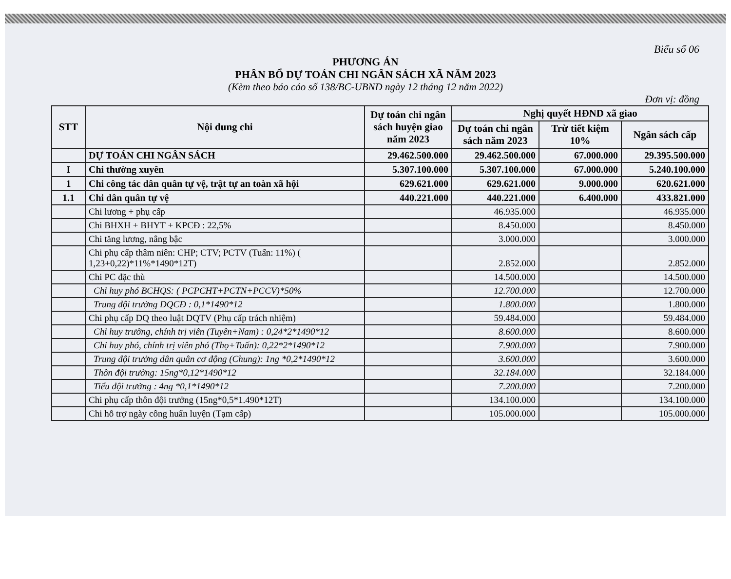Biểu số 06
PHƯƠNG ÁN
PHÂN BỔ DỰ TOÁN CHI NGÂN SÁCH XÃ NĂM 2023
(Kèm theo báo cáo số 138/BC-UBND ngày 12 tháng 12 năm 2022)
Đơn vị: đồng
| STT | Nội dung chi | Dự toán chi ngân sách huyện giao năm 2023 | Nghị quyết HĐND xã giao | | |
| --- | --- | --- | --- | --- | --- |
| | | | Dự toán chi ngân sách năm 2023 | Trừ tiết kiệm 10% | Ngân sách cấp |
| | DỰ TOÁN CHI NGÂN SÁCH | 29.462.500.000 | 29.462.500.000 | 67.000.000 | 29.395.500.000 |
| I | Chi thường xuyên | 5.307.100.000 | 5.307.100.000 | 67.000.000 | 5.240.100.000 |
| 1 | Chi công tác dân quân tự vệ, trật tự an toàn xã hội | 629.621.000 | 629.621.000 | 9.000.000 | 620.621.000 |
| 1.1 | Chi dân quân tự vệ | 440.221.000 | 440.221.000 | 6.400.000 | 433.821.000 |
| | Chi lương + phụ cấp | | 46.935.000 | | 46.935.000 |
| | Chi BHXH + BHYT + KPCĐ : 22,5% | | 8.450.000 | | 8.450.000 |
| | Chi tăng lương, nâng bậc | | 3.000.000 | | 3.000.000 |
| | Chi phụ cấp thâm niên: CHP; CTV; PCTV (Tuấn: 11%) ( 1,23+0,22)*11%*1490*12T) | | 2.852.000 | | 2.852.000 |
| | Chi PC đặc thù | | 14.500.000 | | 14.500.000 |
| | Chỉ huy phó BCHQS: ( PCPCHT+PCTN+PCCV)*50% | | 12.700.000 | | 12.700.000 |
| | Trung đội trưởng DQCĐ : 0,1*1490*12 | | 1.800.000 | | 1.800.000 |
| | Chi phụ cấp DQ theo luật DQTV (Phụ cấp trách nhiệm) | | 59.484.000 | | 59.484.000 |
| | Chỉ huy trưởng, chính trị viên (Tuyên+Nam) : 0,24*2*1490*12 | | 8.600.000 | | 8.600.000 |
| | Chỉ huy phó, chính trị viên phó (Thọ+Tuấn): 0,22*2*1490*12 | | 7.900.000 | | 7.900.000 |
| | Trung đội trưởng dân quân cơ động (Chung): 1ng *0,2*1490*12 | | 3.600.000 | | 3.600.000 |
| | Thôn đội trưởng: 15ng*0,12*1490*12 | | 32.184.000 | | 32.184.000 |
| | Tiểu đội trưởng : 4ng *0,1*1490*12 | | 7.200.000 | | 7.200.000 |
| | Chi phụ cấp thôn đội trưởng (15ng*0,5*1.490*12T) | | 134.100.000 | | 134.100.000 |
| | Chi hỗ trợ ngày công huấn luyện (Tạm cấp) | | 105.000.000 | | 105.000.000 |